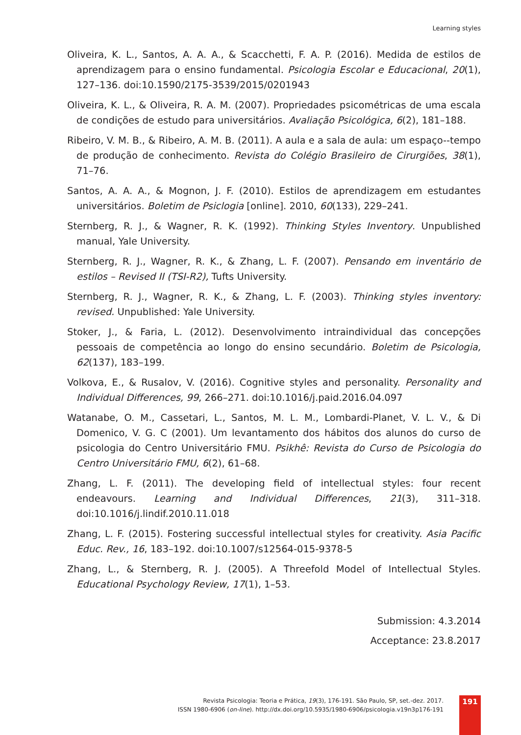Learning styles
Oliveira, K. L., Santos, A. A. A., & Scacchetti, F. A. P. (2016). Medida de estilos de aprendizagem para o ensino fundamental. Psicologia Escolar e Educacional, 20(1), 127–136. doi:10.1590/2175-3539/2015/0201943
Oliveira, K. L., & Oliveira, R. A. M. (2007). Propriedades psicométricas de uma escala de condições de estudo para universitários. Avaliação Psicológica, 6(2), 181–188.
Ribeiro, V. M. B., & Ribeiro, A. M. B. (2011). A aula e a sala de aula: um espaço--tempo de produção de conhecimento. Revista do Colégio Brasileiro de Cirurgiões, 38(1), 71–76.
Santos, A. A. A., & Mognon, J. F. (2010). Estilos de aprendizagem em estudantes universitários. Boletim de Psiclogia [online]. 2010, 60(133), 229–241.
Sternberg, R. J., & Wagner, R. K. (1992). Thinking Styles Inventory. Unpublished manual, Yale University.
Sternberg, R. J., Wagner, R. K., & Zhang, L. F. (2007). Pensando em inventário de estilos – Revised II (TSI-R2), Tufts University.
Sternberg, R. J., Wagner, R. K., & Zhang, L. F. (2003). Thinking styles inventory: revised. Unpublished: Yale University.
Stoker, J., & Faria, L. (2012). Desenvolvimento intraindividual das concepções pessoais de competência ao longo do ensino secundário. Boletim de Psicologia, 62(137), 183–199.
Volkova, E., & Rusalov, V. (2016). Cognitive styles and personality. Personality and Individual Differences, 99, 266–271. doi:10.1016/j.paid.2016.04.097
Watanabe, O. M., Cassetari, L., Santos, M. L. M., Lombardi-Planet, V. L. V., & Di Domenico, V. G. C (2001). Um levantamento dos hábitos dos alunos do curso de psicologia do Centro Universitário FMU. Psikhê: Revista do Curso de Psicologia do Centro Universitário FMU, 6(2), 61–68.
Zhang, L. F. (2011). The developing field of intellectual styles: four recent endeavours. Learning and Individual Differences, 21(3), 311–318. doi:10.1016/j.lindif.2010.11.018
Zhang, L. F. (2015). Fostering successful intellectual styles for creativity. Asia Pacific Educ. Rev., 16, 183–192. doi:10.1007/s12564-015-9378-5
Zhang, L., & Sternberg, R. J. (2005). A Threefold Model of Intellectual Styles. Educational Psychology Review, 17(1), 1–53.
Submission: 4.3.2014
Acceptance: 23.8.2017
Revista Psicologia: Teoria e Prática, 19(3), 176-191. São Paulo, SP, set.-dez. 2017.
ISSN 1980-6906 (on-line). http://dx.doi.org/10.5935/1980-6906/psicologia.v19n3p176-191
191